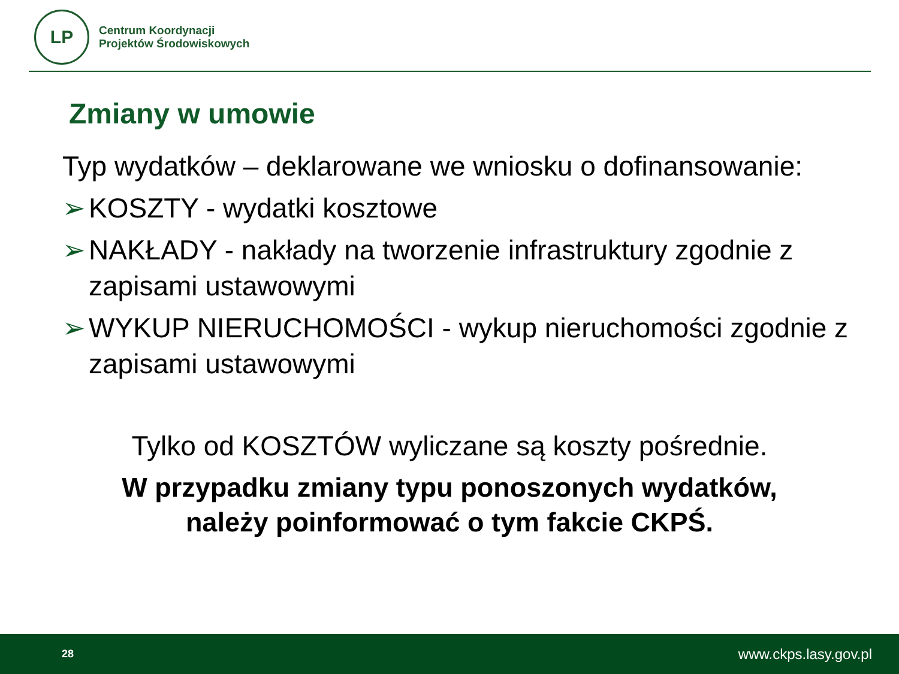LP
Centrum Koordynacji
Projektów Środowiskowych
Zmiany w umowie
Typ wydatków – deklarowane we wniosku o dofinansowanie:
➢ KOSZTY - wydatki kosztowe
➢ NAKŁADY - nakłady na tworzenie infrastruktury zgodnie z zapisami ustawowymi
➢ WYKUP NIERUCHOMOŚCI - wykup nieruchomości zgodnie z zapisami ustawowymi
Tylko od KOSZTÓW wyliczane są koszty pośrednie.
W przypadku zmiany typu ponoszonych wydatków,
należy poinformować o tym fakcie CKPŚ.
28 www.ckps.lasy.gov.pl